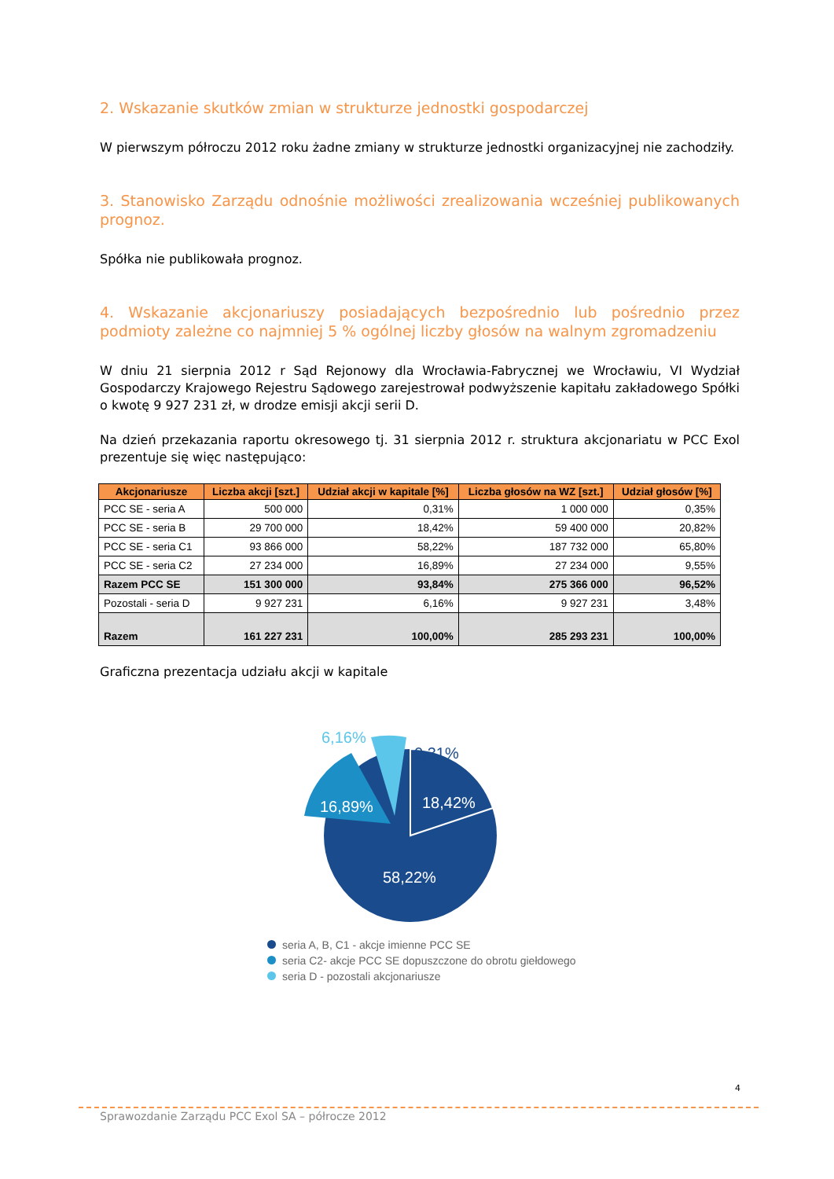2. Wskazanie skutków zmian w strukturze jednostki gospodarczej
W pierwszym półroczu 2012 roku żadne zmiany w strukturze jednostki organizacyjnej nie zachodziły.
3. Stanowisko Zarządu odnośnie możliwości zrealizowania wcześniej publikowanych prognoz.
Spółka nie publikowała prognoz.
4. Wskazanie akcjonariuszy posiadających bezpośrednio lub pośrednio przez podmioty zależne co najmniej 5 % ogólnej liczby głosów na walnym zgromadzeniu
W dniu 21 sierpnia 2012 r Sąd Rejonowy dla Wrocławia-Fabrycznej we Wrocławiu, VI Wydział Gospodarczy Krajowego Rejestru Sądowego zarejestrował podwyższenie kapitału zakładowego Spółki o kwotę 9 927 231 zł, w drodze emisji akcji serii D.
Na dzień przekazania raportu okresowego tj. 31 sierpnia 2012 r. struktura akcjonariatu w PCC Exol prezentuje się więc następująco:
| Akcjonariusze | Liczba akcji [szt.] | Udział akcji w kapitale [%] | Liczba głosów na WZ [szt.] | Udział głosów [%] |
| --- | --- | --- | --- | --- |
| PCC SE - seria A | 500 000 | 0,31% | 1 000 000 | 0,35% |
| PCC SE - seria B | 29 700 000 | 18,42% | 59 400 000 | 20,82% |
| PCC SE - seria C1 | 93 866 000 | 58,22% | 187 732 000 | 65,80% |
| PCC SE - seria C2 | 27 234 000 | 16,89% | 27 234 000 | 9,55% |
| Razem PCC SE | 151 300 000 | 93,84% | 275 366 000 | 96,52% |
| Pozostali - seria D | 9 927 231 | 6,16% | 9 927 231 | 3,48% |
| Razem | 161 227 231 | 100,00% | 285 293 231 | 100,00% |
Graficzna prezentacja udziału akcji w kapitale
6,16%
0,31%
16,89%
18,42%
58,22%
seria A, B, C1 - akcje imienne PCC SE
seria C2- akcje PCC SE dopuszczone do obrotu giełdowego
seria D - pozostali akcjonariusze
4
Sprawozdanie Zarządu PCC Exol SA – półrocze 2012